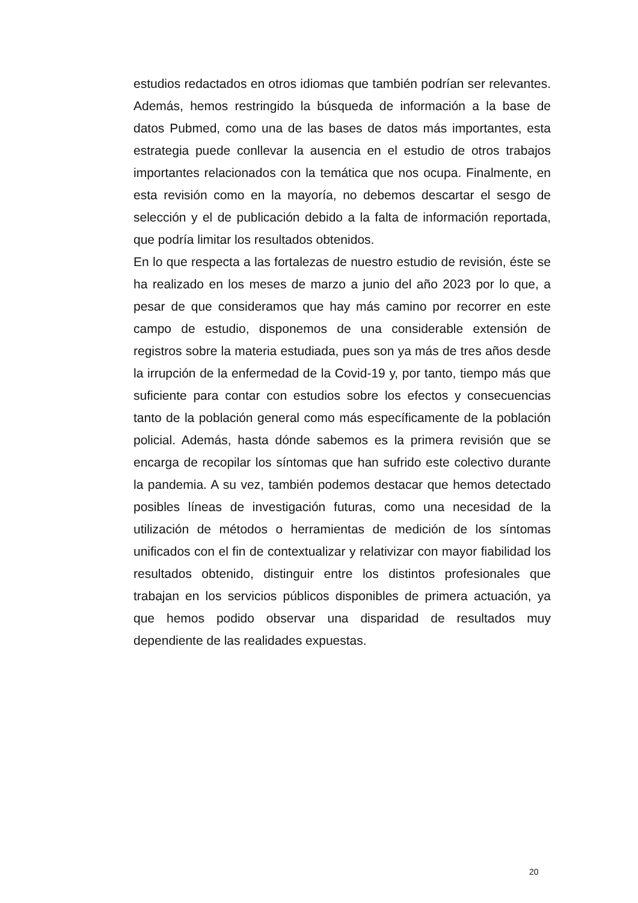estudios redactados en otros idiomas que también podrían ser relevantes. Además, hemos restringido la búsqueda de información a la base de datos Pubmed, como una de las bases de datos más importantes, esta estrategia puede conllevar la ausencia en el estudio de otros trabajos importantes relacionados con la temática que nos ocupa. Finalmente, en esta revisión como en la mayoría, no debemos descartar el sesgo de selección y el de publicación debido a la falta de información reportada, que podría limitar los resultados obtenidos.
En lo que respecta a las fortalezas de nuestro estudio de revisión, éste se ha realizado en los meses de marzo a junio del año 2023 por lo que, a pesar de que consideramos que hay más camino por recorrer en este campo de estudio, disponemos de una considerable extensión de registros sobre la materia estudiada, pues son ya más de tres años desde la irrupción de la enfermedad de la Covid-19 y, por tanto, tiempo más que suficiente para contar con estudios sobre los efectos y consecuencias tanto de la población general como más específicamente de la población policial. Además, hasta dónde sabemos es la primera revisión que se encarga de recopilar los síntomas que han sufrido este colectivo durante la pandemia. A su vez, también podemos destacar que hemos detectado posibles líneas de investigación futuras, como una necesidad de la utilización de métodos o herramientas de medición de los síntomas unificados con el fin de contextualizar y relativizar con mayor fiabilidad los resultados obtenido, distinguir entre los distintos profesionales que trabajan en los servicios públicos disponibles de primera actuación, ya que hemos podido observar una disparidad de resultados muy dependiente de las realidades expuestas.
20